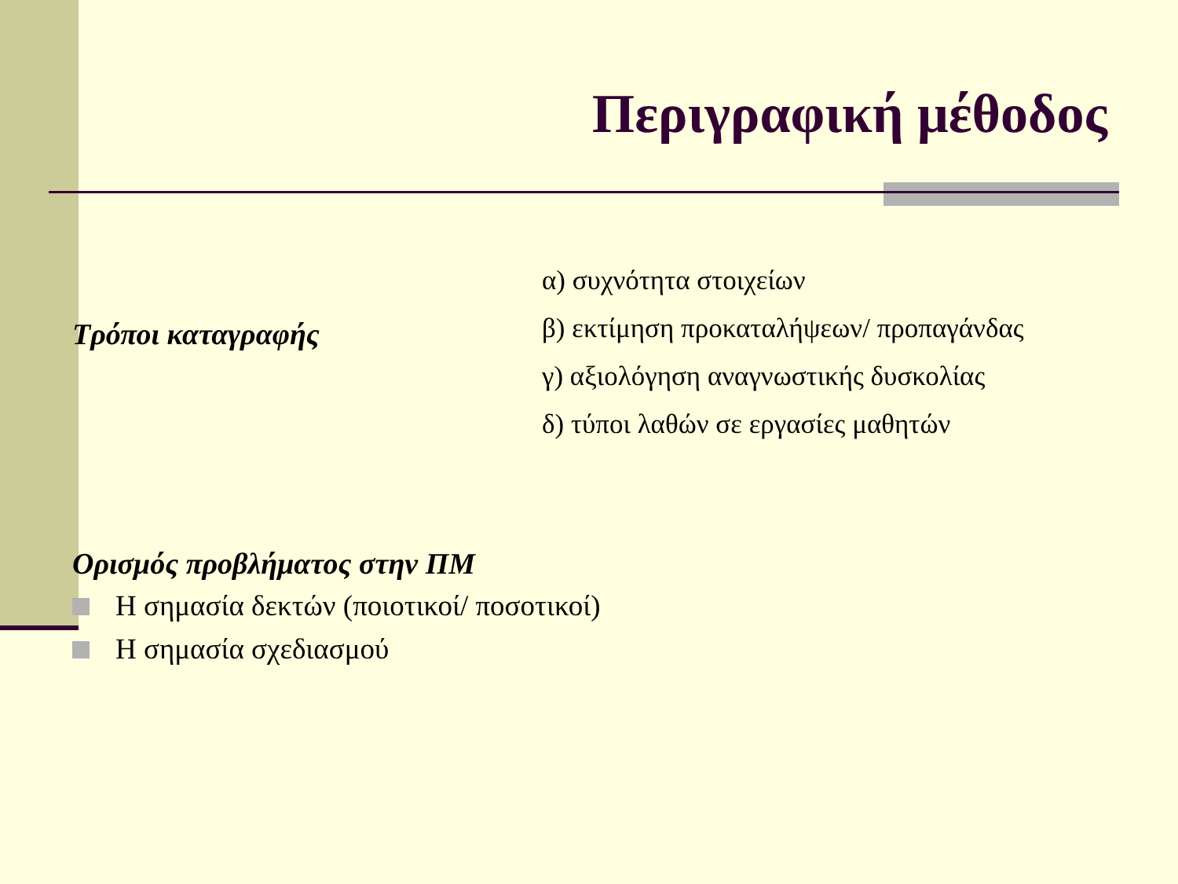Περιγραφική μέθοδος
Τρόποι καταγραφής
α) συχνότητα στοιχείων
β) εκτίμηση προκαταλήψεων/ προπαγάνδας
γ) αξιολόγηση αναγνωστικής δυσκολίας
δ) τύποι λαθών σε εργασίες μαθητών
Ορισμός προβλήματος στην ΠΜ
Η σημασία δεκτών (ποιοτικοί/ ποσοτικοί)
Η σημασία σχεδιασμού